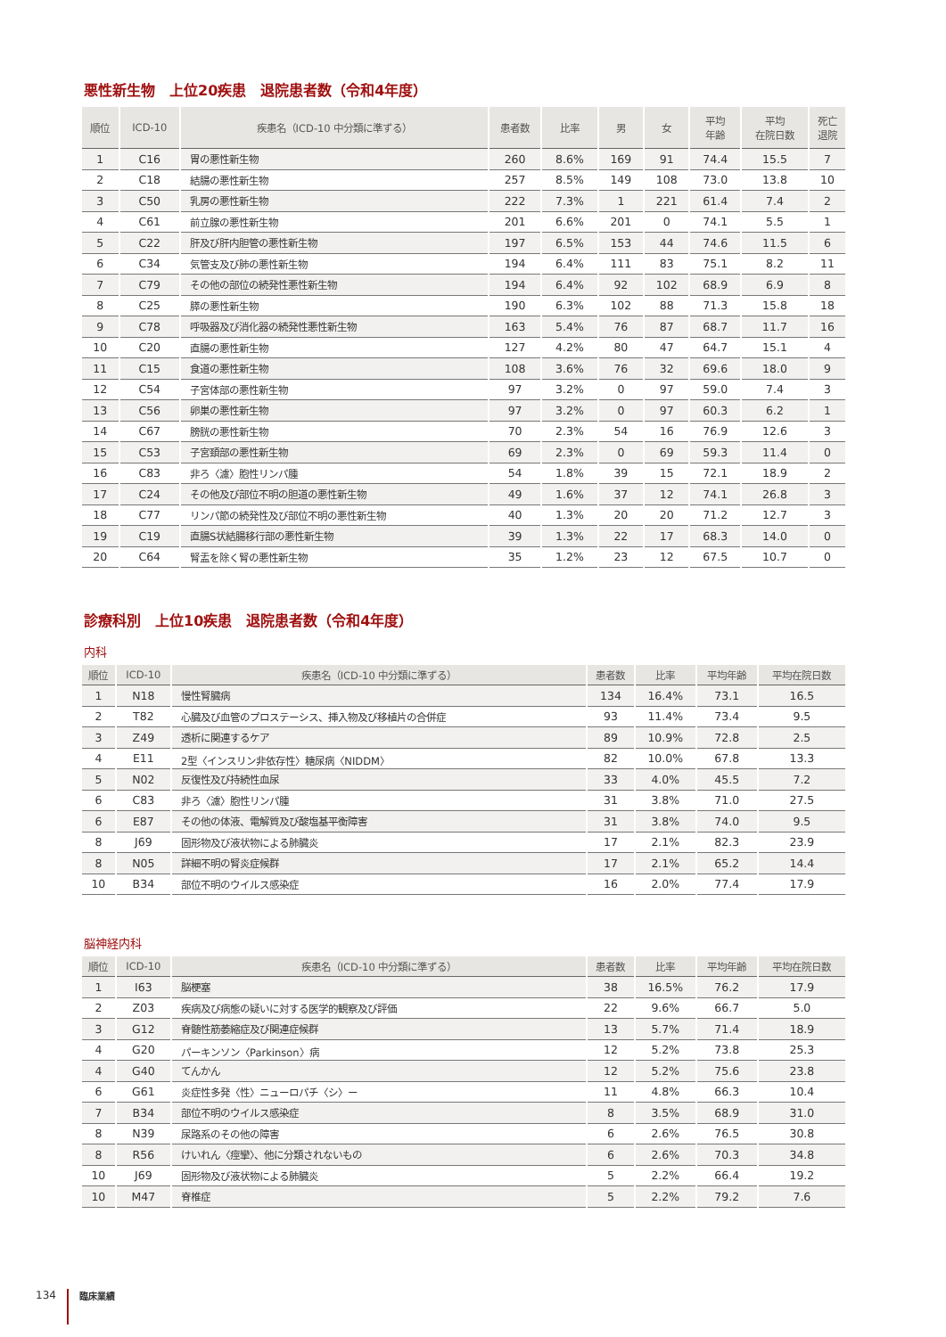悪性新生物　上位20疾患　退院患者数（令和4年度）
| 順位 | ICD-10 | 疾患名（ICD-10 中分類に準ずる） | 患者数 | 比率 | 男 | 女 | 平均 年齢 | 平均 在院日数 | 死亡 退院 |
| --- | --- | --- | --- | --- | --- | --- | --- | --- | --- |
| 1 | C16 | 胃の悪性新生物 | 260 | 8.6% | 169 | 91 | 74.4 | 15.5 | 7 |
| 2 | C18 | 結腸の悪性新生物 | 257 | 8.5% | 149 | 108 | 73.0 | 13.8 | 10 |
| 3 | C50 | 乳房の悪性新生物 | 222 | 7.3% | 1 | 221 | 61.4 | 7.4 | 2 |
| 4 | C61 | 前立腺の悪性新生物 | 201 | 6.6% | 201 | 0 | 74.1 | 5.5 | 1 |
| 5 | C22 | 肝及び肝内胆管の悪性新生物 | 197 | 6.5% | 153 | 44 | 74.6 | 11.5 | 6 |
| 6 | C34 | 気管支及び肺の悪性新生物 | 194 | 6.4% | 111 | 83 | 75.1 | 8.2 | 11 |
| 7 | C79 | その他の部位の続発性悪性新生物 | 194 | 6.4% | 92 | 102 | 68.9 | 6.9 | 8 |
| 8 | C25 | 膵の悪性新生物 | 190 | 6.3% | 102 | 88 | 71.3 | 15.8 | 18 |
| 9 | C78 | 呼吸器及び消化器の続発性悪性新生物 | 163 | 5.4% | 76 | 87 | 68.7 | 11.7 | 16 |
| 10 | C20 | 直腸の悪性新生物 | 127 | 4.2% | 80 | 47 | 64.7 | 15.1 | 4 |
| 11 | C15 | 食道の悪性新生物 | 108 | 3.6% | 76 | 32 | 69.6 | 18.0 | 9 |
| 12 | C54 | 子宮体部の悪性新生物 | 97 | 3.2% | 0 | 97 | 59.0 | 7.4 | 3 |
| 13 | C56 | 卵巣の悪性新生物 | 97 | 3.2% | 0 | 97 | 60.3 | 6.2 | 1 |
| 14 | C67 | 膀胱の悪性新生物 | 70 | 2.3% | 54 | 16 | 76.9 | 12.6 | 3 |
| 15 | C53 | 子宮頚部の悪性新生物 | 69 | 2.3% | 0 | 69 | 59.3 | 11.4 | 0 |
| 16 | C83 | 非ろ〈濾〉胞性リンパ腫 | 54 | 1.8% | 39 | 15 | 72.1 | 18.9 | 2 |
| 17 | C24 | その他及び部位不明の胆道の悪性新生物 | 49 | 1.6% | 37 | 12 | 74.1 | 26.8 | 3 |
| 18 | C77 | リンパ節の続発性及び部位不明の悪性新生物 | 40 | 1.3% | 20 | 20 | 71.2 | 12.7 | 3 |
| 19 | C19 | 直腸S状結腸移行部の悪性新生物 | 39 | 1.3% | 22 | 17 | 68.3 | 14.0 | 0 |
| 20 | C64 | 腎盂を除く腎の悪性新生物 | 35 | 1.2% | 23 | 12 | 67.5 | 10.7 | 0 |
診療科別　上位10疾患　退院患者数（令和4年度）
内科
| 順位 | ICD-10 | 疾患名（ICD-10 中分類に準ずる） | 患者数 | 比率 | 平均年齢 | 平均在院日数 |
| --- | --- | --- | --- | --- | --- | --- |
| 1 | N18 | 慢性腎臓病 | 134 | 16.4% | 73.1 | 16.5 |
| 2 | T82 | 心臓及び血管のプロステーシス、挿入物及び移植片の合併症 | 93 | 11.4% | 73.4 | 9.5 |
| 3 | Z49 | 透析に関連するケア | 89 | 10.9% | 72.8 | 2.5 |
| 4 | E11 | 2型〈インスリン非依存性〉糖尿病〈NIDDM〉 | 82 | 10.0% | 67.8 | 13.3 |
| 5 | N02 | 反復性及び持続性血尿 | 33 | 4.0% | 45.5 | 7.2 |
| 6 | C83 | 非ろ〈濾〉胞性リンパ腫 | 31 | 3.8% | 71.0 | 27.5 |
| 6 | E87 | その他の体液、電解質及び酸塩基平衡障害 | 31 | 3.8% | 74.0 | 9.5 |
| 8 | J69 | 固形物及び液状物による肺臓炎 | 17 | 2.1% | 82.3 | 23.9 |
| 8 | N05 | 詳細不明の腎炎症候群 | 17 | 2.1% | 65.2 | 14.4 |
| 10 | B34 | 部位不明のウイルス感染症 | 16 | 2.0% | 77.4 | 17.9 |
脳神経内科
| 順位 | ICD-10 | 疾患名（ICD-10 中分類に準ずる） | 患者数 | 比率 | 平均年齢 | 平均在院日数 |
| --- | --- | --- | --- | --- | --- | --- |
| 1 | I63 | 脳梗塞 | 38 | 16.5% | 76.2 | 17.9 |
| 2 | Z03 | 疾病及び病態の疑いに対する医学的観察及び評価 | 22 | 9.6% | 66.7 | 5.0 |
| 3 | G12 | 脊髄性筋萎縮症及び関連症候群 | 13 | 5.7% | 71.4 | 18.9 |
| 4 | G20 | パーキンソン〈Parkinson〉病 | 12 | 5.2% | 73.8 | 25.3 |
| 4 | G40 | てんかん | 12 | 5.2% | 75.6 | 23.8 |
| 6 | G61 | 炎症性多発〈性〉ニューロパチ〈シ〉ー | 11 | 4.8% | 66.3 | 10.4 |
| 7 | B34 | 部位不明のウイルス感染症 | 8 | 3.5% | 68.9 | 31.0 |
| 8 | N39 | 尿路系のその他の障害 | 6 | 2.6% | 76.5 | 30.8 |
| 8 | R56 | けいれん〈痙攣〉、他に分類されないもの | 6 | 2.6% | 70.3 | 34.8 |
| 10 | J69 | 固形物及び液状物による肺臓炎 | 5 | 2.2% | 66.4 | 19.2 |
| 10 | M47 | 脊椎症 | 5 | 2.2% | 79.2 | 7.6 |
134 臨床業績